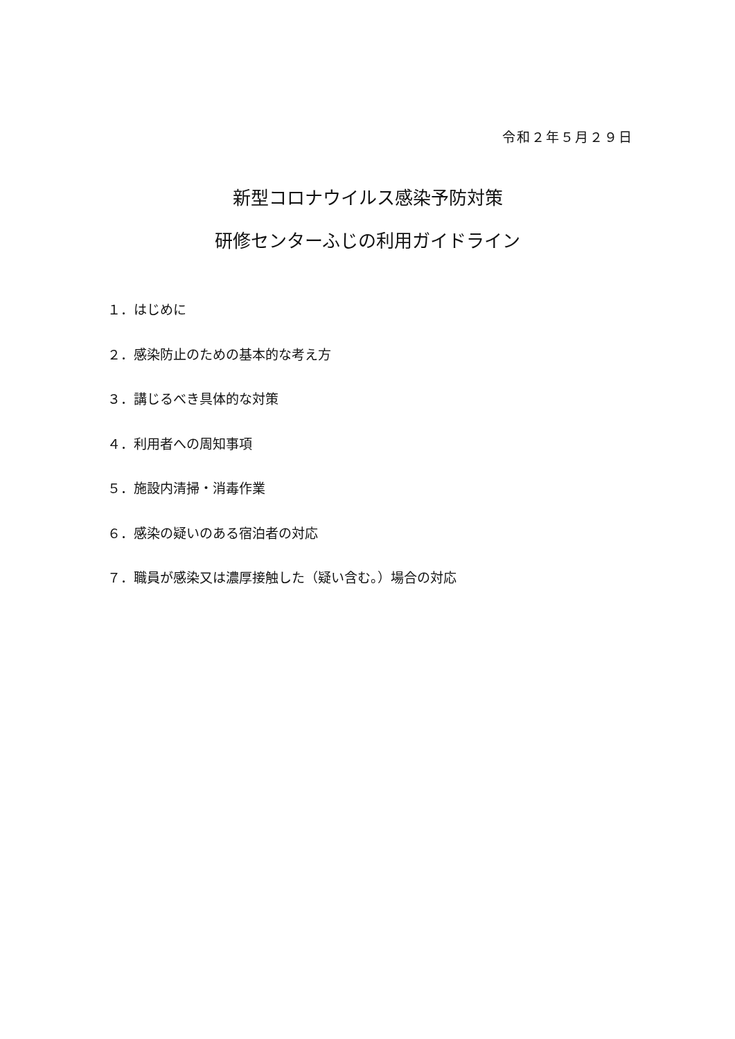令和２年５月２９日
新型コロナウイルス感染予防対策
研修センターふじの利用ガイドライン
１．はじめに
２．感染防止のための基本的な考え方
３．講じるべき具体的な対策
４．利用者への周知事項
５．施設内清掃・消毒作業
６．感染の疑いのある宿泊者の対応
７．職員が感染又は濃厚接触した（疑い含む。）場合の対応